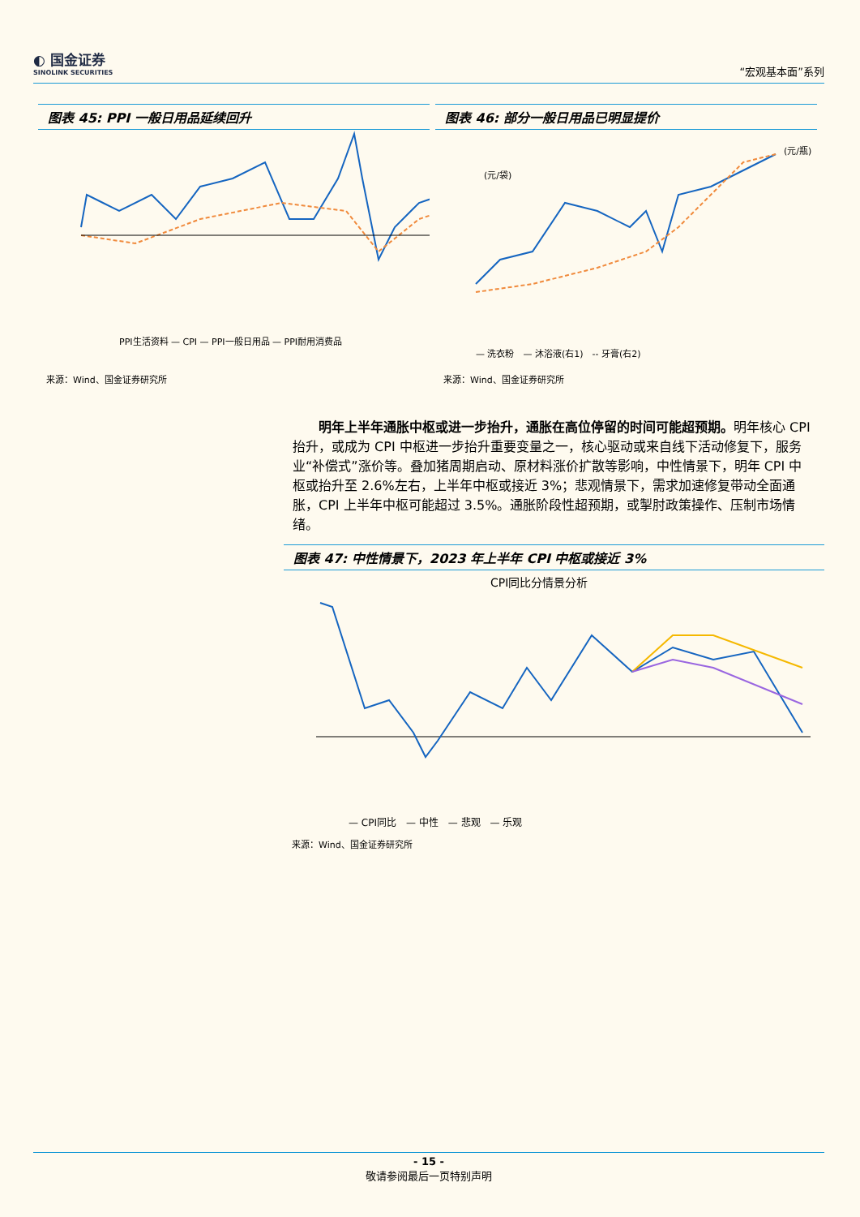◐ 国金证券
SINOLINK SECURITIES
“宏观基本面”系列
图表 45: PPI 一般日用品延续回升
PPI生活资料 — CPI — PPI一般日用品 — PPI耐用消费品
来源：Wind、国金证券研究所
图表 46: 部分一般日用品已明显提价
(元/袋)
(元/瓶)
— 洗衣粉　— 沐浴液(右1)　-- 牙膏(右2)
来源：Wind、国金证券研究所
　　明年上半年通胀中枢或进一步抬升，通胀在高位停留的时间可能超预期。明年核心 CPI 抬升，或成为 CPI 中枢进一步抬升重要变量之一，核心驱动或来自线下活动修复下，服务业“补偿式”涨价等。叠加猪周期启动、原材料涨价扩散等影响，中性情景下，明年 CPI 中枢或抬升至 2.6%左右，上半年中枢或接近 3%；悲观情景下，需求加速修复带动全面通胀，CPI 上半年中枢可能超过 3.5%。通胀阶段性超预期，或掣肘政策操作、压制市场情绪。
图表 47: 中性情景下，2023 年上半年 CPI 中枢或接近 3%
CPI同比分情景分析
— CPI同比　— 中性　— 悲观　— 乐观
来源：Wind、国金证券研究所
- 15 -
敬请参阅最后一页特别声明